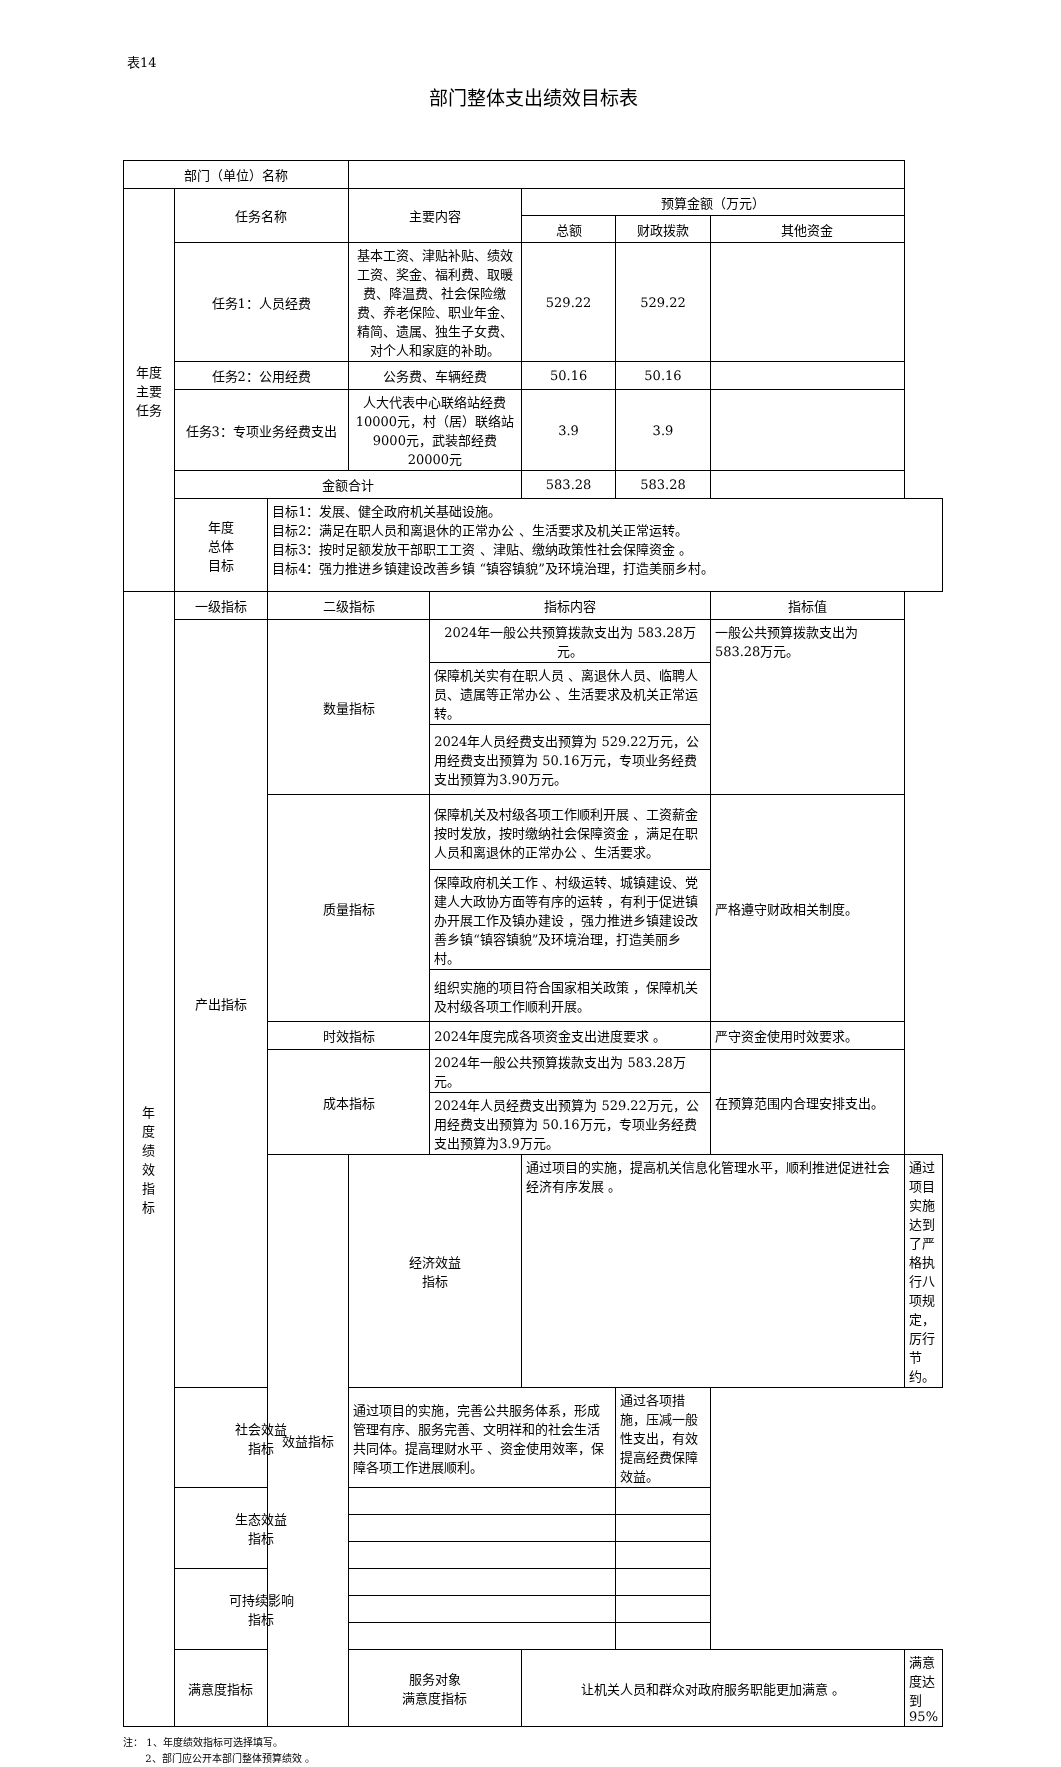表14
部门整体支出绩效目标表
| 部门（单位）名称 | | | | | | | | |
| 年度 主要 任务 | 任务名称 | | 主要内容 | | 预算金额（万元） | | | |
| | | | | | 总额 | 财政拨款 | 其他资金 | |
| | 任务1：人员经费 | | 基本工资、津贴补贴、绩效工资、奖金、福利费、取暖费、降温费、社会保险缴费、养老保险、职业年金、精简、遗属、独生子女费、对个人和家庭的补助。 | | 529.22 | 529.22 | | |
| | 任务2：公用经费 | | 公务费、车辆经费 | | 50.16 | 50.16 | | |
| | 任务3：专项业务经费支出 | | 人大代表中心联络站经费 10000元，村（居）联络站9000元，武装部经费20000元 | | 3.9 | 3.9 | | |
| | 金额合计 | | | | 583.28 | 583.28 | | |
| | 年度 总体 目标 | 目标1：发展、健全政府机关基础设施。 目标2：满足在职人员和离退休的正常办公 、生活要求及机关正常运转。 目标3：按时足额发放干部职工工资 、津贴、缴纳政策性社会保障资金 。 目标4：强力推进乡镇建设改善乡镇 “镇容镇貌”及环境治理，打造美丽乡村。 | | | | | | |
| 年 度 绩 效 指 标 | 一级指标 | 二级指标 | | 指标内容 | | | 指标值 | |
| | 产出指标 | 数量指标 | | 2024年一般公共预算拨款支出为 583.28万元。 | | | 一般公共预算拨款支出为583.28万元。 | |
| | | | | 保障机关实有在职人员 、离退休人员、临聘人员、遗属等正常办公 、生活要求及机关正常运转。 | | | | |
| | | | | 2024年人员经费支出预算为 529.22万元，公用经费支出预算为 50.16万元，专项业务经费支出预算为3.90万元。 | | | | |
| | | 质量指标 | | 保障机关及村级各项工作顺利开展 、工资薪金按时发放，按时缴纳社会保障资金 ，满足在职人员和离退休的正常办公 、生活要求。 | | | 严格遵守财政相关制度。 | |
| | | | | 保障政府机关工作 、村级运转、城镇建设、党建人大政协方面等有序的运转 ，有利于促进镇办开展工作及镇办建设 ，强力推进乡镇建设改善乡镇“镇容镇貌”及环境治理，打造美丽乡村。 | | | | |
| | | | | 组织实施的项目符合国家相关政策 ，保障机关及村级各项工作顺利开展。 | | | | |
| | | 时效指标 | | 2024年度完成各项资金支出进度要求 。 | | | 严守资金使用时效要求。 | |
| | | 成本指标 | | 2024年一般公共预算拨款支出为 583.28万元。 | | | 在预算范围内合理安排支出。 | |
| | | | | 2024年人员经费支出预算为 529.22万元，公用经费支出预算为 50.16万元，专项业务经费支出预算为3.9万元。 | | | | |
| | | 效益指标 | 经济效益 指标 | | 通过项目的实施，提高机关信息化管理水平，顺利推进促进社会经济有序发展 。 | | | 通过项目实施达到了严格执行八项规定，厉行节约。 |
| | 社会效益 指标 | | 通过项目的实施，完善公共服务体系，形成管理有序、服务完善、文明祥和的社会生活共同体。提高理财水平 、资金使用效率，保障各项工作进展顺利。 | | | 通过各项措施，压减一般性支出，有效提高经费保障效益。 | | |
| | 生态效益 指标 | | | | | | | |
| | 可持续影响 指标 | | | | | | | |
| | 满意度指标 | 服务对象 满意度指标 | | 让机关人员和群众对政府服务职能更加满意 。 | | | 满意度达到95% | |
注： 1、年度绩效指标可选择填写。
2、部门应公开本部门整体预算绩效 。